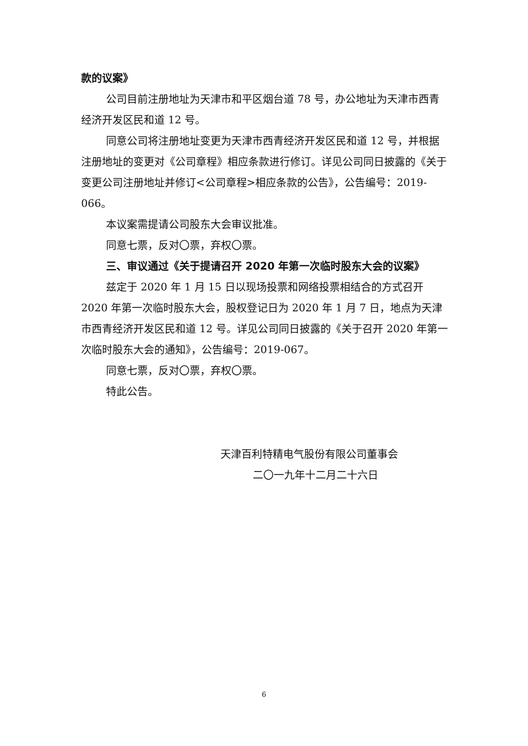款的议案》
公司目前注册地址为天津市和平区烟台道 78 号，办公地址为天津市西青经济开发区民和道 12 号。
同意公司将注册地址变更为天津市西青经济开发区民和道 12 号，并根据注册地址的变更对《公司章程》相应条款进行修订。详见公司同日披露的《关于变更公司注册地址并修订<公司章程>相应条款的公告》，公告编号：2019-066。
本议案需提请公司股东大会审议批准。
同意七票，反对〇票，弃权〇票。
三、审议通过《关于提请召开 2020 年第一次临时股东大会的议案》
兹定于 2020 年 1 月 15 日以现场投票和网络投票相结合的方式召开 2020 年第一次临时股东大会，股权登记日为 2020 年 1 月 7 日，地点为天津市西青经济开发区民和道 12 号。详见公司同日披露的《关于召开 2020 年第一次临时股东大会的通知》，公告编号：2019-067。
同意七票，反对〇票，弃权〇票。
特此公告。
天津百利特精电气股份有限公司董事会
二〇一九年十二月二十六日
6